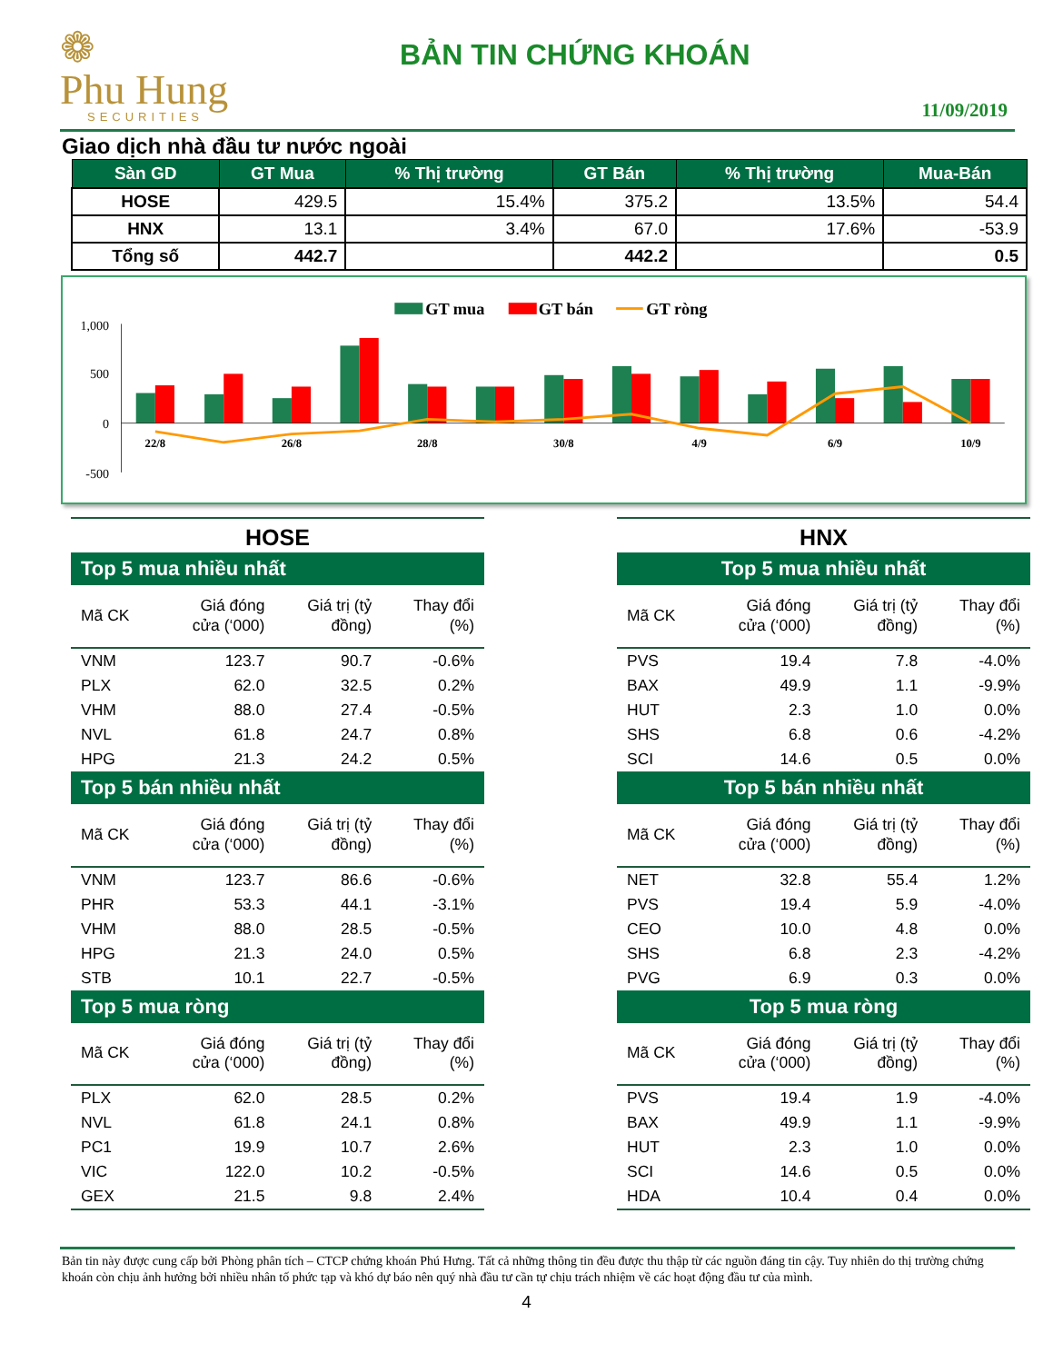❁
Phu Hung
SECURITIES
BẢN TIN CHỨNG KHOÁN
11/09/2019
Giao dịch nhà đầu tư nước ngoài
| Sàn GD | GT Mua | % Thị trường | GT Bán | % Thị trường | Mua-Bán |
| --- | --- | --- | --- | --- | --- |
| HOSE | 429.5 | 15.4% | 375.2 | 13.5% | 54.4 |
| HNX | 13.1 | 3.4% | 67.0 | 17.6% | -53.9 |
| Tổng số | 442.7 | | 442.2 | | 0.5 |
GT mua
GT bán
GT ròng
1,000
500
0
-500
22/8
26/8
28/8
30/8
4/9
6/9
10/9
HOSE
| Top 5 mua nhiều nhất | | | |
| Mã CK | Giá đóng cửa (‘000) | Giá trị (tỷ đồng) | Thay đổi (%) |
| VNM | 123.7 | 90.7 | -0.6% |
| PLX | 62.0 | 32.5 | 0.2% |
| VHM | 88.0 | 27.4 | -0.5% |
| NVL | 61.8 | 24.7 | 0.8% |
| HPG | 21.3 | 24.2 | 0.5% |
| Top 5 bán nhiều nhất | | | |
| Mã CK | Giá đóng cửa (‘000) | Giá trị (tỷ đồng) | Thay đổi (%) |
| VNM | 123.7 | 86.6 | -0.6% |
| PHR | 53.3 | 44.1 | -3.1% |
| VHM | 88.0 | 28.5 | -0.5% |
| HPG | 21.3 | 24.0 | 0.5% |
| STB | 10.1 | 22.7 | -0.5% |
| Top 5 mua ròng | | | |
| Mã CK | Giá đóng cửa (‘000) | Giá trị (tỷ đồng) | Thay đổi (%) |
| PLX | 62.0 | 28.5 | 0.2% |
| NVL | 61.8 | 24.1 | 0.8% |
| PC1 | 19.9 | 10.7 | 2.6% |
| VIC | 122.0 | 10.2 | -0.5% |
| GEX | 21.5 | 9.8 | 2.4% |
HNX
| Top 5 mua nhiều nhất | | | |
| Mã CK | Giá đóng cửa (‘000) | Giá trị (tỷ đồng) | Thay đổi (%) |
| PVS | 19.4 | 7.8 | -4.0% |
| BAX | 49.9 | 1.1 | -9.9% |
| HUT | 2.3 | 1.0 | 0.0% |
| SHS | 6.8 | 0.6 | -4.2% |
| SCI | 14.6 | 0.5 | 0.0% |
| Top 5 bán nhiều nhất | | | |
| Mã CK | Giá đóng cửa (‘000) | Giá trị (tỷ đồng) | Thay đổi (%) |
| NET | 32.8 | 55.4 | 1.2% |
| PVS | 19.4 | 5.9 | -4.0% |
| CEO | 10.0 | 4.8 | 0.0% |
| SHS | 6.8 | 2.3 | -4.2% |
| PVG | 6.9 | 0.3 | 0.0% |
| Top 5 mua ròng | | | |
| Mã CK | Giá đóng cửa (‘000) | Giá trị (tỷ đồng) | Thay đổi (%) |
| PVS | 19.4 | 1.9 | -4.0% |
| BAX | 49.9 | 1.1 | -9.9% |
| HUT | 2.3 | 1.0 | 0.0% |
| SCI | 14.6 | 0.5 | 0.0% |
| HDA | 10.4 | 0.4 | 0.0% |
Bản tin này được cung cấp bởi Phòng phân tích – CTCP chứng khoán Phú Hưng. Tất cả những thông tin đều được thu thập từ các nguồn đáng tin cậy. Tuy nhiên do thị trường chứng khoán còn chịu ảnh hưởng bởi nhiều nhân tố phức tạp và khó dự báo nên quý nhà đầu tư cần tự chịu trách nhiệm về các hoạt động đầu tư của mình.
4